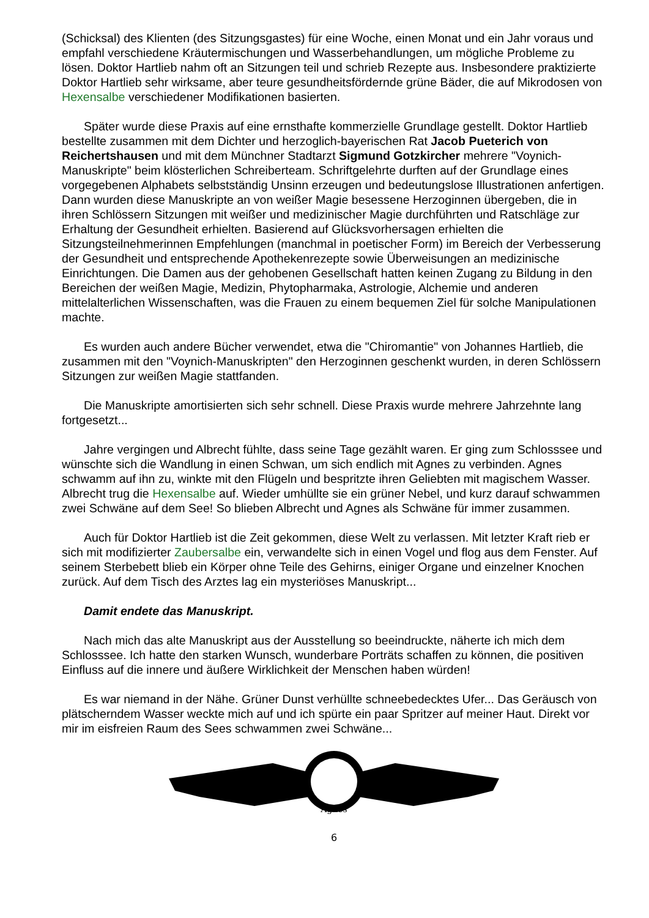(Schicksal) des Klienten (des Sitzungsgastes) für eine Woche, einen Monat und ein Jahr voraus und empfahl verschiedene Kräutermischungen und Wasserbehandlungen, um mögliche Probleme zu lösen. Doktor Hartlieb nahm oft an Sitzungen teil und schrieb Rezepte aus. Insbesondere praktizierte Doktor Hartlieb sehr wirksame, aber teure gesundheitsfördernde grüne Bäder, die auf Mikrodosen von Hexensalbe verschiedener Modifikationen basierten.
Später wurde diese Praxis auf eine ernsthafte kommerzielle Grundlage gestellt. Doktor Hartlieb bestellte zusammen mit dem Dichter und herzoglich-bayerischen Rat Jacob Pueterich von Reichertshausen und mit dem Münchner Stadtarzt Sigmund Gotzkircher mehrere "Voynich-Manuskripte" beim klösterlichen Schreiberteam. Schriftgelehrte durften auf der Grundlage eines vorgegebenen Alphabets selbstständig Unsinn erzeugen und bedeutungslose Illustrationen anfertigen. Dann wurden diese Manuskripte an von weißer Magie besessene Herzoginnen übergeben, die in ihren Schlössern Sitzungen mit weißer und medizinischer Magie durchführten und Ratschläge zur Erhaltung der Gesundheit erhielten. Basierend auf Glücksvorhersagen erhielten die Sitzungsteilnehmerinnen Empfehlungen (manchmal in poetischer Form) im Bereich der Verbesserung der Gesundheit und entsprechende Apothekenrezepte sowie Überweisungen an medizinische Einrichtungen. Die Damen aus der gehobenen Gesellschaft hatten keinen Zugang zu Bildung in den Bereichen der weißen Magie, Medizin, Phytopharmaka, Astrologie, Alchemie und anderen mittelalterlichen Wissenschaften, was die Frauen zu einem bequemen Ziel für solche Manipulationen machte.
Es wurden auch andere Bücher verwendet, etwa die "Chiromantie" von Johannes Hartlieb, die zusammen mit den "Voynich-Manuskripten" den Herzoginnen geschenkt wurden, in deren Schlössern Sitzungen zur weißen Magie stattfanden.
Die Manuskripte amortisierten sich sehr schnell. Diese Praxis wurde mehrere Jahrzehnte lang fortgesetzt...
Jahre vergingen und Albrecht fühlte, dass seine Tage gezählt waren. Er ging zum Schlosssee und wünschte sich die Wandlung in einen Schwan, um sich endlich mit Agnes zu verbinden. Agnes schwamm auf ihn zu, winkte mit den Flügeln und bespritzte ihren Geliebten mit magischem Wasser. Albrecht trug die Hexensalbe auf. Wieder umhüllte sie ein grüner Nebel, und kurz darauf schwammen zwei Schwäne auf dem See! So blieben Albrecht und Agnes als Schwäne für immer zusammen.
Auch für Doktor Hartlieb ist die Zeit gekommen, diese Welt zu verlassen. Mit letzter Kraft rieb er sich mit modifizierter Zaubersalbe ein, verwandelte sich in einen Vogel und flog aus dem Fenster. Auf seinem Sterbebett blieb ein Körper ohne Teile des Gehirns, einiger Organe und einzelner Knochen zurück. Auf dem Tisch des Arztes lag ein mysteriöses Manuskript...
Damit endete das Manuskript.
Nach mich das alte Manuskript aus der Ausstellung so beeindruckte, näherte ich mich dem Schlosssee. Ich hatte den starken Wunsch, wunderbare Porträts schaffen zu können, die positiven Einfluss auf die innere und äußere Wirklichkeit der Menschen haben würden!
Es war niemand in der Nähe. Grüner Dunst verhüllte schneebedecktes Ufer... Das Geräusch von plätscherndem Wasser weckte mich auf und ich spürte ein paar Spritzer auf meiner Haut. Direkt vor mir im eisfreien Raum des Sees schwammen zwei Schwäne...
Agnes
6